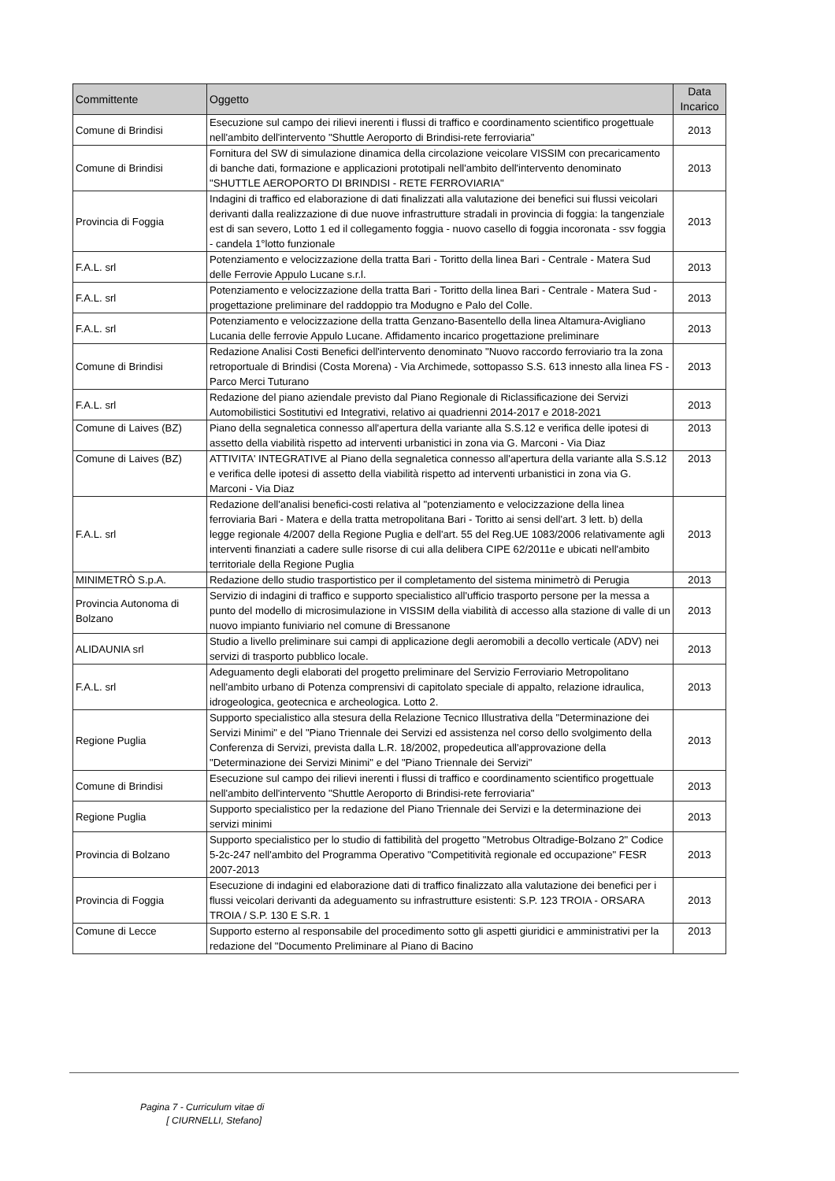| Committente | Oggetto | Data Incarico |
| --- | --- | --- |
| Comune di Brindisi | Esecuzione sul campo dei rilievi inerenti i flussi di traffico e coordinamento scientifico progettuale nell'ambito dell'intervento "Shuttle Aeroporto di Brindisi-rete ferroviaria" | 2013 |
| Comune di Brindisi | Fornitura del SW di simulazione dinamica della circolazione veicolare VISSIM con precaricamento di banche dati, formazione e applicazioni prototipali nell'ambito dell'intervento denominato "SHUTTLE AEROPORTO DI BRINDISI - RETE FERROVIARIA" | 2013 |
| Provincia di Foggia | Indagini di traffico ed elaborazione di dati finalizzati alla valutazione dei benefici sui flussi veicolari derivanti dalla realizzazione di due nuove infrastrutture stradali in provincia di foggia: la tangenziale est di san severo, Lotto 1 ed il collegamento foggia - nuovo casello di foggia incoronata - ssv foggia - candela 1°lotto funzionale | 2013 |
| F.A.L. srl | Potenziamento e velocizzazione della tratta Bari - Toritto della linea Bari - Centrale - Matera Sud delle Ferrovie Appulo Lucane s.r.l. | 2013 |
| F.A.L. srl | Potenziamento e velocizzazione della tratta Bari - Toritto della linea Bari - Centrale - Matera Sud - progettazione preliminare del raddoppio tra Modugno e Palo del Colle. | 2013 |
| F.A.L. srl | Potenziamento e velocizzazione della tratta Genzano-Basentello della linea Altamura-Avigliano Lucania delle ferrovie Appulo Lucane. Affidamento incarico progettazione preliminare | 2013 |
| Comune di Brindisi | Redazione Analisi Costi Benefici dell'intervento denominato "Nuovo raccordo ferroviario tra la zona retroportuale di Brindisi (Costa Morena) - Via Archimede, sottopasso S.S. 613 innesto alla linea FS - Parco Merci Tuturano | 2013 |
| F.A.L. srl | Redazione del piano aziendale previsto dal Piano Regionale di Riclassificazione dei Servizi Automobilistici Sostitutivi ed Integrativi, relativo ai quadrienni 2014-2017 e 2018-2021 | 2013 |
| Comune di Laives (BZ) | Piano della segnaletica connesso all'apertura della variante alla S.S.12 e verifica delle ipotesi di assetto della viabilità rispetto ad interventi urbanistici in zona via G. Marconi - Via Diaz | 2013 |
| Comune di Laives (BZ) | ATTIVITA' INTEGRATIVE al Piano della segnaletica connesso all'apertura della variante alla S.S.12 e verifica delle ipotesi di assetto della viabilità rispetto ad interventi urbanistici in zona via G. Marconi - Via Diaz | 2013 |
| F.A.L. srl | Redazione dell'analisi benefici-costi relativa al "potenziamento e velocizzazione della linea ferroviaria Bari - Matera e della tratta metropolitana Bari - Toritto ai sensi dell'art. 3 lett. b) della legge regionale 4/2007 della Regione Puglia e dell'art. 55 del Reg.UE 1083/2006 relativamente agli interventi finanziati a cadere sulle risorse di cui alla delibera CIPE 62/2011e e ubicati nell'ambito territoriale della Regione Puglia | 2013 |
| MINIMETRÒ S.p.A. | Redazione dello studio trasportistico per il completamento del sistema minimetrò di Perugia | 2013 |
| Provincia Autonoma di Bolzano | Servizio di indagini di traffico e supporto specialistico all'ufficio trasporto persone per la messa a punto del modello di microsimulazione in VISSIM della viabilità di accesso alla stazione di valle di un nuovo impianto funiviario nel comune di Bressanone | 2013 |
| ALIDAUNIA srl | Studio a livello preliminare sui campi di applicazione degli aeromobili a decollo verticale (ADV) nei servizi di trasporto pubblico locale. | 2013 |
| F.A.L. srl | Adeguamento degli elaborati del progetto preliminare del Servizio Ferroviario Metropolitano nell'ambito urbano di Potenza comprensivi di capitolato speciale di appalto, relazione idraulica, idrogeologica, geotecnica e archeologica. Lotto 2. | 2013 |
| Regione Puglia | Supporto specialistico alla stesura della Relazione Tecnico Illustrativa della "Determinazione dei Servizi Minimi" e del "Piano Triennale dei Servizi ed assistenza nel corso dello svolgimento della Conferenza di Servizi, prevista dalla L.R. 18/2002, propedeutica all'approvazione della "Determinazione dei Servizi Minimi" e del "Piano Triennale dei Servizi" | 2013 |
| Comune di Brindisi | Esecuzione sul campo dei rilievi inerenti i flussi di traffico e coordinamento scientifico progettuale nell'ambito dell'intervento "Shuttle Aeroporto di Brindisi-rete ferroviaria" | 2013 |
| Regione Puglia | Supporto specialistico per la redazione del Piano Triennale dei Servizi e la determinazione dei servizi minimi | 2013 |
| Provincia di Bolzano | Supporto specialistico per lo studio di fattibilità del progetto "Metrobus Oltradige-Bolzano 2" Codice 5-2c-247 nell'ambito del Programma Operativo "Competitività regionale ed occupazione" FESR 2007-2013 | 2013 |
| Provincia di Foggia | Esecuzione di indagini ed elaborazione dati di traffico finalizzato alla valutazione dei benefici per i flussi veicolari derivanti da adeguamento su infrastrutture esistenti: S.P. 123 TROIA - ORSARA TROIA / S.P. 130 E S.R. 1 | 2013 |
| Comune di Lecce | Supporto esterno al responsabile del procedimento sotto gli aspetti giuridici e amministrativi per la redazione del "Documento Preliminare al Piano di Bacino | 2013 |
Pagina 7 - Curriculum vitae di
[ CIURNELLI, Stefano]